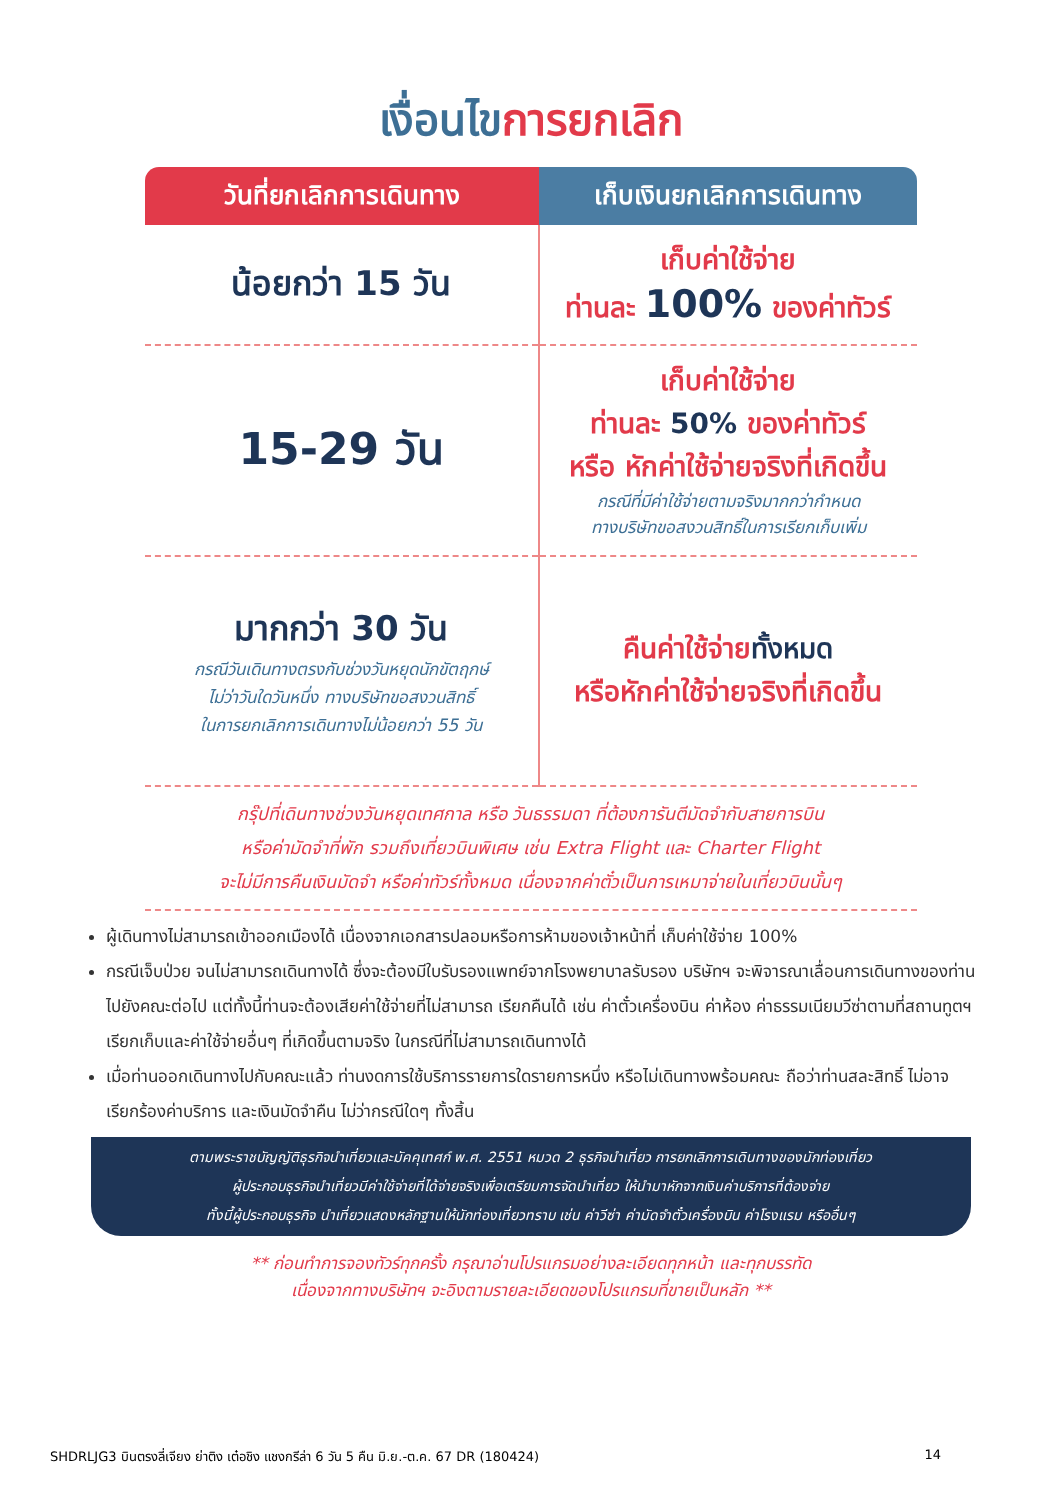เงื่อนไข การยกเลิก
| วันที่ยกเลิกการเดินทาง | เก็บเงินยกเลิกการเดินทาง |
| --- | --- |
| น้อยกว่า 15 วัน | เก็บค่าใช้จ่าย ท่านละ 100% ของค่าทัวร์ |
| 15-29 วัน | เก็บค่าใช้จ่าย ท่านละ 50% ของค่าทัวร์ หรือ หักค่าใช้จ่ายจริงที่เกิดขึ้น กรณีที่มีค่าใช้จ่ายตามจริงมากกว่ากำหนด ทางบริษัทขอสงวนสิทธิ์ในการเรียกเก็บเพิ่ม |
| มากกว่า 30 วัน กรณีวันเดินทางตรงกับช่วงวันหยุดนักขัตฤกษ์ ไม่ว่าวันใดวันหนึ่ง ทางบริษัทขอสงวนสิทธิ์ ในการยกเลิกการเดินทางไม่น้อยกว่า 55 วัน | คืนค่าใช้จ่าย ทั้งหมด หรือหักค่าใช้จ่ายจริงที่เกิดขึ้น |
กรุ๊ปที่เดินทางช่วงวันหยุดเทศกาล หรือ วันธรรมดา ที่ต้องการันตีมัดจำกับสายการบิน
หรือค่ามัดจำที่พัก รวมถึงเที่ยวบินพิเศษ เช่น Extra Flight และ Charter Flight
จะไม่มีการคืนเงินมัดจำ หรือค่าทัวร์ทั้งหมด เนื่องจากค่าตั๋วเป็นการเหมาจ่ายในเที่ยวบินนั้นๆ
ผู้เดินทางไม่สามารถเข้าออกเมืองได้ เนื่องจากเอกสารปลอมหรือการห้ามของเจ้าหน้าที่ เก็บค่าใช้จ่าย 100%
กรณีเจ็บป่วย จนไม่สามารถเดินทางได้ ซึ่งจะต้องมีใบรับรองแพทย์จากโรงพยาบาลรับรอง บริษัทฯ จะพิจารณาเลื่อนการเดินทางของท่านไปยังคณะต่อไป แต่ทั้งนี้ท่านจะต้องเสียค่าใช้จ่ายที่ไม่สามารถ เรียกคืนได้ เช่น ค่าตั๋วเครื่องบิน ค่าห้อง ค่าธรรมเนียมวีซ่าตามที่สถานทูตฯ เรียกเก็บและค่าใช้จ่ายอื่นๆ ที่เกิดขึ้นตามจริง ในกรณีที่ไม่สามารถเดินทางได้
เมื่อท่านออกเดินทางไปกับคณะแล้ว ท่านงดการใช้บริการรายการใดรายการหนึ่ง หรือไม่เดินทางพร้อมคณะ ถือว่าท่านสละสิทธิ์ ไม่อาจเรียกร้องค่าบริการ และเงินมัดจำคืน ไม่ว่ากรณีใดๆ ทั้งสิ้น
ตามพระราชบัญญัติธุรกิจนำเที่ยวและมัคคุเทศก์ พ.ศ. 2551 หมวด 2 ธุรกิจนำเที่ยว การยกเลิกการเดินทางของนักท่องเที่ยว
ผู้ประกอบธุรกิจนำเที่ยวมีค่าใช้จ่ายที่ได้จ่ายจริงเพื่อเตรียมการจัดนำเที่ยว ให้นำมาหักจากเงินค่าบริการที่ต้องจ่าย
ทั้งนี้ผู้ประกอบธุรกิจ นำเที่ยวแสดงหลักฐานให้นักท่องเที่ยวทราบ เช่น ค่าวีซ่า ค่ามัดจำตั๋วเครื่องบิน ค่าโรงแรม หรืออื่นๆ
** ก่อนทำการจองทัวร์ทุกครั้ง กรุณาอ่านโปรแกรมอย่างละเอียดทุกหน้า และทุกบรรทัด
เนื่องจากทางบริษัทฯ จะอิงตามรายละเอียดของโปรแกรมที่ขายเป็นหลัก **
SHDRLJG3 บินตรงลี่เจียง ย่าติง เต๋อชิง แชงกรีล่า 6 วัน 5 คืน มิ.ย.-ต.ค. 67 DR (180424) 14